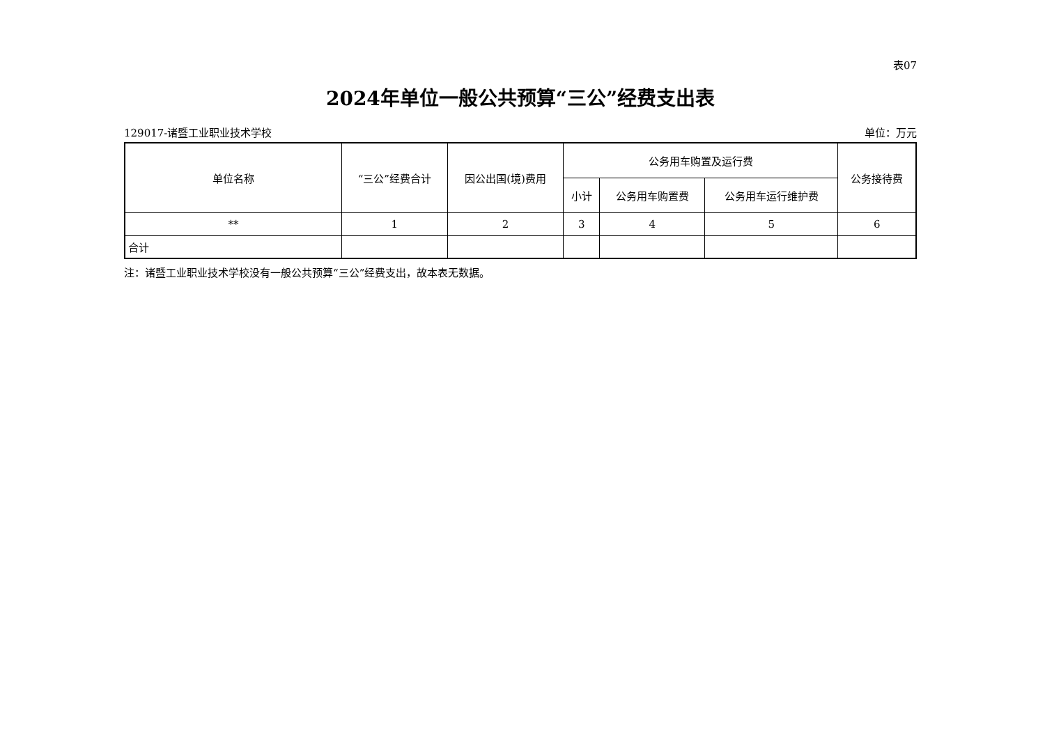表07
2024年单位一般公共预算“三公”经费支出表
129017-诸暨工业职业技术学校 单位：万元
| 单位名称 | “三公”经费合计 | 因公出国(境)费用 | 公务用车购置及运行费 | | | 公务接待费 |
| --- | --- | --- | --- | --- | --- | --- |
| | | | 小计 | 公务用车购置费 | 公务用车运行维护费 | |
| ** | 1 | 2 | 3 | 4 | 5 | 6 |
| 合计 | | | | | | |
注：诸暨工业职业技术学校没有一般公共预算“三公”经费支出，故本表无数据。